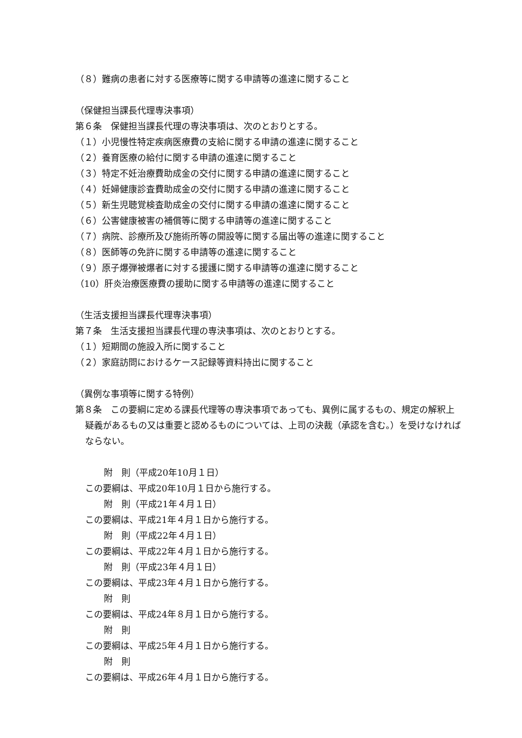（８）難病の患者に対する医療等に関する申請等の進達に関すること
（保健担当課長代理専決事項）
第６条　保健担当課長代理の専決事項は、次のとおりとする。
（１）小児慢性特定疾病医療費の支給に関する申請の進達に関すること
（２）養育医療の給付に関する申請の進達に関すること
（３）特定不妊治療費助成金の交付に関する申請の進達に関すること
（４）妊婦健康診査費助成金の交付に関する申請の進達に関すること
（５）新生児聴覚検査助成金の交付に関する申請の進達に関すること
（６）公害健康被害の補償等に関する申請等の進達に関すること
（７）病院、診療所及び施術所等の開設等に関する届出等の進達に関すること
（８）医師等の免許に関する申請等の進達に関すること
（９）原子爆弾被爆者に対する援護に関する申請等の進達に関すること
（10）肝炎治療医療費の援助に関する申請等の進達に関すること
（生活支援担当課長代理専決事項）
第７条　生活支援担当課長代理の専決事項は、次のとおりとする。
（１）短期間の施設入所に関すること
（２）家庭訪問におけるケース記録等資料持出に関すること
（異例な事項等に関する特例）
第８条　この要綱に定める課長代理等の専決事項であっても、異例に属するもの、規定の解釈上疑義があるもの又は重要と認めるものについては、上司の決裁（承認を含む。）を受けなければならない。
附　則（平成20年10月１日）
この要綱は、平成20年10月１日から施行する。
附　則（平成21年４月１日）
この要綱は、平成21年４月１日から施行する。
附　則（平成22年４月１日）
この要綱は、平成22年４月１日から施行する。
附　則（平成23年４月１日）
この要綱は、平成23年４月１日から施行する。
附　則
この要綱は、平成24年８月１日から施行する。
附　則
この要綱は、平成25年４月１日から施行する。
附　則
この要綱は、平成26年４月１日から施行する。